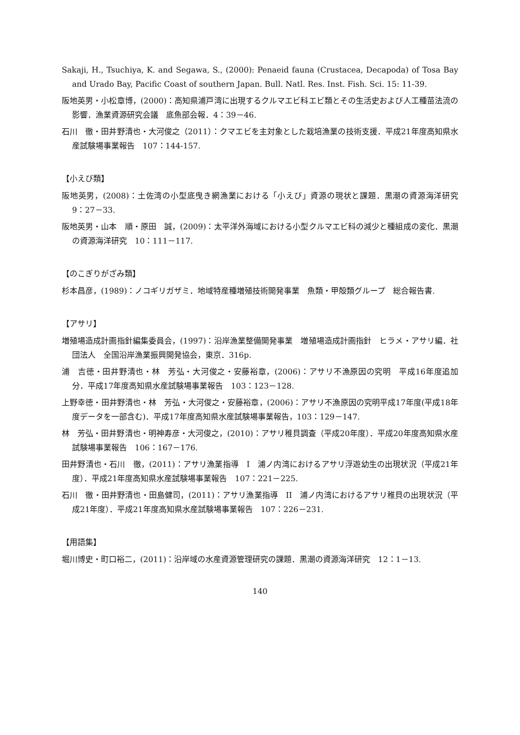Sakaji, H., Tsuchiya, K. and Segawa, S., (2000): Penaeid fauna (Crustacea, Decapoda) of Tosa Bay and Urado Bay, Pacific Coast of southern Japan. Bull. Natl. Res. Inst. Fish. Sci. 15: 11-39.
阪地英男・小松章博，(2000)：高知県浦戸湾に出現するクルマエビ科エビ類とその生活史および人工種苗法流の影響．漁業資源研究会議　底魚部会報．4：39－46.
石川　徹・田井野清也・大河俊之（2011）：クマエビを主対象とした栽培漁業の技術支援．平成21年度高知県水産試験場事業報告　107：144-157.
【小えび類】
阪地英男，(2008)：土佐湾の小型底曳き網漁業における「小えび」資源の現状と課題．黒潮の資源海洋研究　9：27－33.
阪地英男・山本　順・原田　誠，(2009)：太平洋外海域における小型クルマエビ科の減少と種組成の変化．黒潮の資源海洋研究　10：111－117.
【のこぎりがざみ類】
杉本昌彦，(1989)：ノコギリガザミ．地域特産種増殖技術開発事業　魚類・甲殻類グループ　総合報告書.
【アサリ】
増殖場造成計画指針編集委員会，(1997)：沿岸漁業整備開発事業　増殖場造成計画指針　ヒラメ・アサリ編．社団法人　全国沿岸漁業振興開発協会，東京．316p.
浦　吉徳・田井野清也・林　芳弘・大河俊之・安藤裕章，(2006)：アサリ不漁原因の究明　平成16年度追加分．平成17年度高知県水産試験場事業報告　103：123－128.
上野幸徳・田井野清也・林　芳弘・大河俊之・安藤裕章，(2006)：アサリ不漁原因の究明平成17年度(平成18年度データを一部含む)．平成17年度高知県水産試験場事業報告，103：129－147.
林　芳弘・田井野清也・明神寿彦・大河俊之，(2010)：アサリ稚貝調査（平成20年度）．平成20年度高知県水産試験場事業報告　106：167－176.
田井野清也・石川　徹，(2011)：アサリ漁業指導　I　浦ノ内湾におけるアサリ浮遊幼生の出現状況（平成21年度）．平成21年度高知県水産試験場事業報告　107：221－225.
石川　徹・田井野清也・田島健司，(2011)：アサリ漁業指導　II　浦ノ内湾におけるアサリ稚貝の出現状況（平成21年度）．平成21年度高知県水産試験場事業報告　107：226－231.
【用語集】
堀川博史・町口裕二，(2011)：沿岸域の水産資源管理研究の課題．黒潮の資源海洋研究　12：1－13.
140